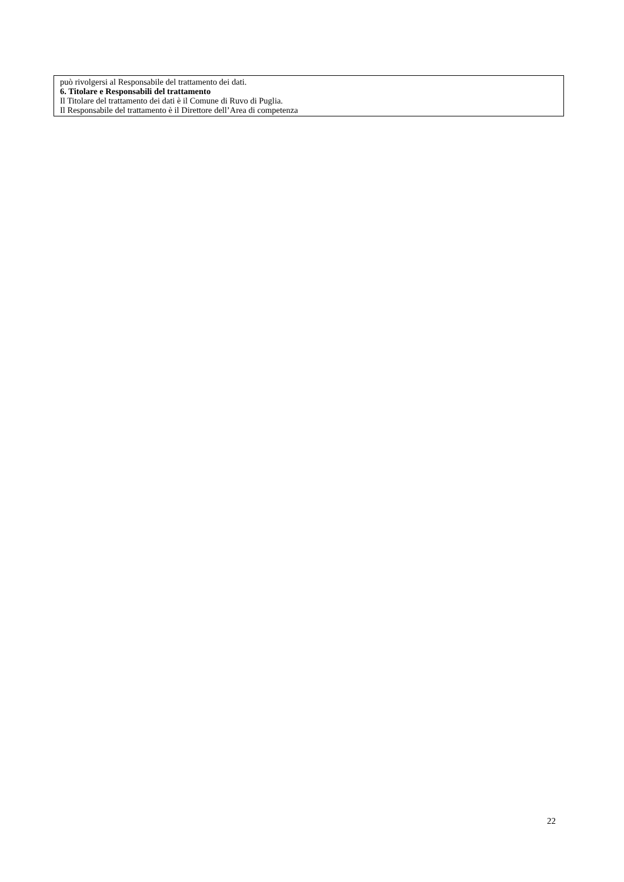può rivolgersi al Responsabile del trattamento dei dati.
6. Titolare e Responsabili del trattamento
Il Titolare del trattamento dei dati è il Comune di Ruvo di Puglia.
Il Responsabile del trattamento è il Direttore dell’Area di competenza
22